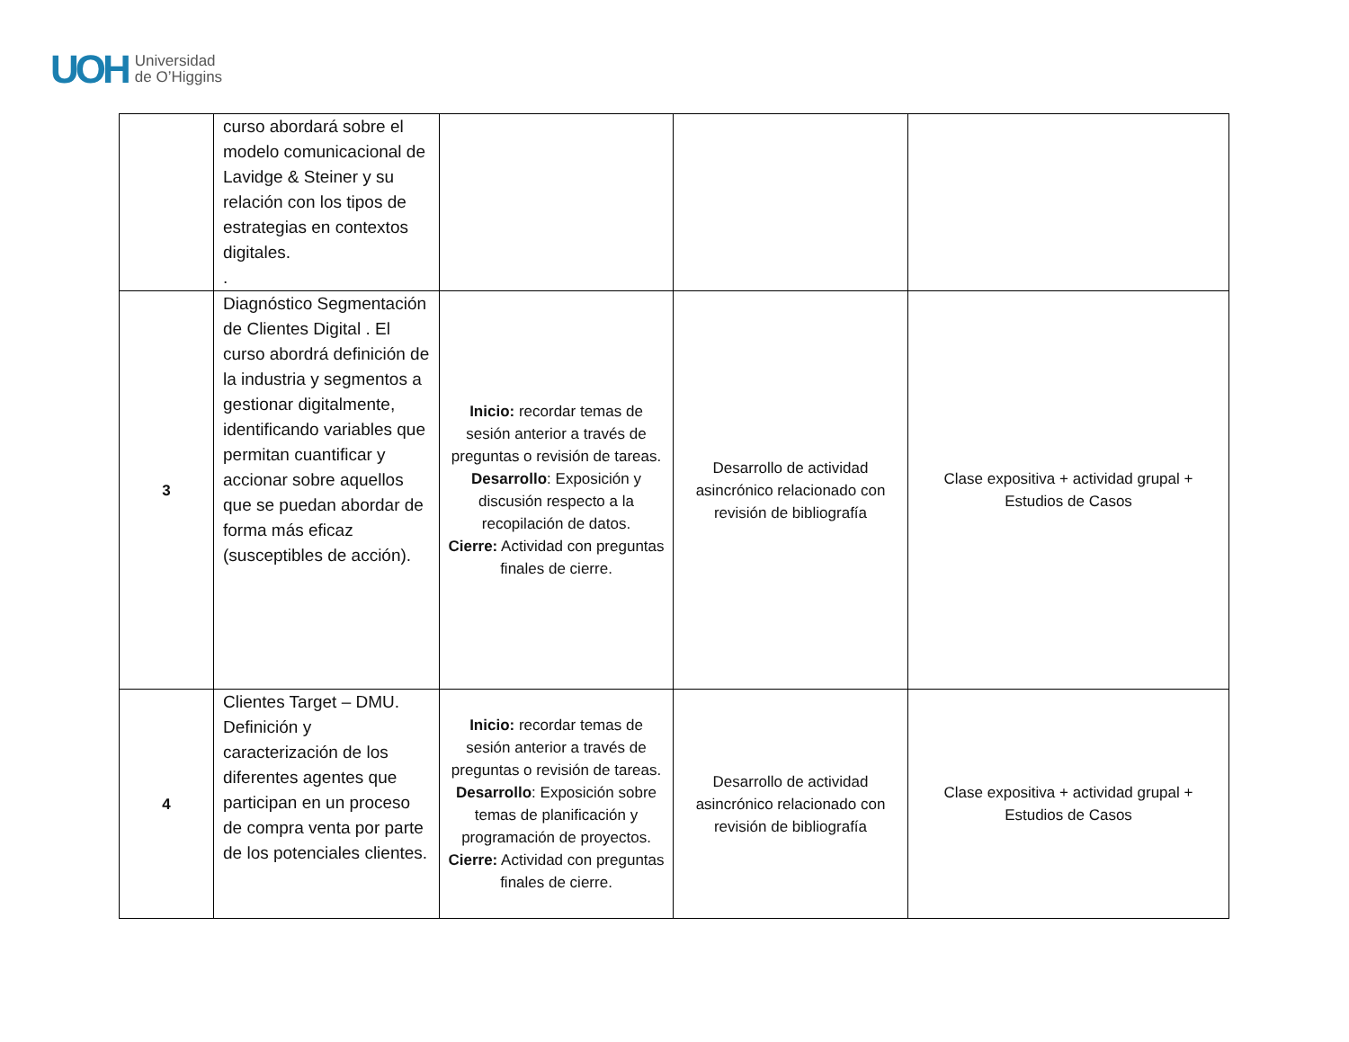UOH Universidad
de O’Higgins
| | curso abordará sobre el modelo comunicacional de Lavidge & Steiner y su relación con los tipos de estrategias en contextos digitales. . | | | |
| 3 | Diagnóstico Segmentación de Clientes Digital . El curso abordrá definición de la industria y segmentos a gestionar digitalmente, identificando variables que permitan cuantificar y accionar sobre aquellos que se puedan abordar de forma más eficaz (susceptibles de acción). | Inicio: recordar temas de sesión anterior a través de preguntas o revisión de tareas. Desarrollo : Exposición y discusión respecto a la recopilación de datos. Cierre: Actividad con preguntas finales de cierre. | Desarrollo de actividad asincrónico relacionado con revisión de bibliografía | Clase expositiva + actividad grupal + Estudios de Casos |
| 4 | Clientes Target – DMU. Definición y caracterización de los diferentes agentes que participan en un proceso de compra venta por parte de los potenciales clientes. | Inicio: recordar temas de sesión anterior a través de preguntas o revisión de tareas. Desarrollo : Exposición sobre temas de planificación y programación de proyectos. Cierre: Actividad con preguntas finales de cierre. | Desarrollo de actividad asincrónico relacionado con revisión de bibliografía | Clase expositiva + actividad grupal + Estudios de Casos |